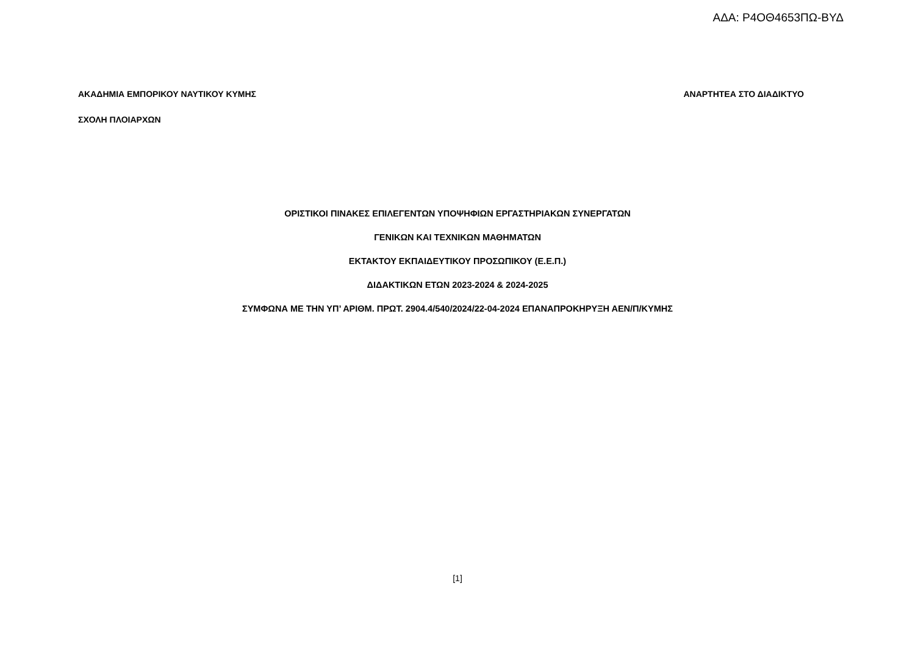ΑΔΑ: Ρ4ΟΘ4653ΠΩ-ΒΥΔ
ΑΚΑΔΗΜΙΑ ΕΜΠΟΡΙΚΟΥ ΝΑΥΤΙΚΟΥ ΚΥΜΗΣ ΑΝΑΡΤΗΤΕΑ ΣΤΟ ΔΙΑΔΙΚΤΥΟ
ΣΧΟΛΗ ΠΛΟΙΑΡΧΩΝ
ΟΡΙΣΤΙΚΟΙ ΠΙΝΑΚΕΣ ΕΠΙΛΕΓΕΝΤΩΝ ΥΠΟΨΗΦΙΩΝ ΕΡΓΑΣΤΗΡΙΑΚΩΝ ΣΥΝΕΡΓΑΤΩΝ
ΓΕΝΙΚΩΝ ΚΑΙ ΤΕΧΝΙΚΩΝ ΜΑΘΗΜΑΤΩΝ
ΕΚΤΑΚΤΟΥ ΕΚΠΑΙΔΕΥΤΙΚΟΥ ΠΡΟΣΩΠΙΚΟΥ (Ε.Ε.Π.)
ΔΙΔΑΚΤΙΚΩΝ ΕΤΩΝ 2023-2024 & 2024-2025
ΣΥΜΦΩΝΑ ΜΕ ΤΗΝ ΥΠ’ ΑΡΙΘΜ. ΠΡΩΤ. 2904.4/540/2024/22-04-2024 ΕΠΑΝΑΠΡΟΚΗΡΥΞΗ ΑΕΝ/Π/ΚΥΜΗΣ
[1]